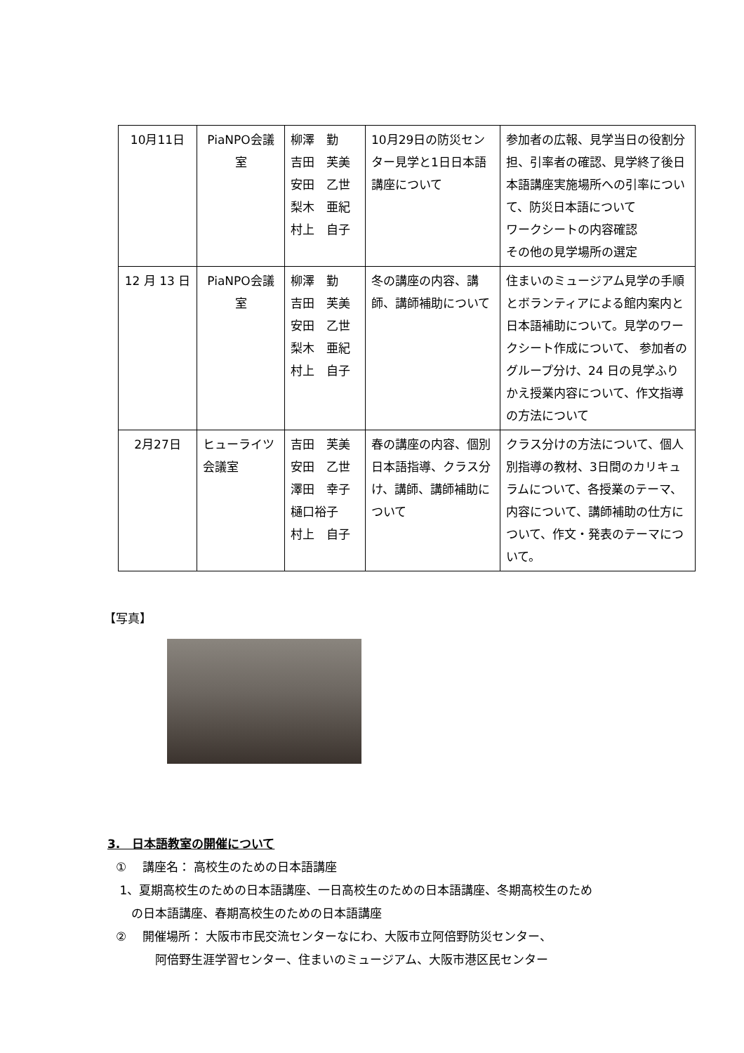| 10月11日 | PiaNPO会議室 | 柳澤 勤 吉田 芙美 安田 乙世 梨木 亜紀 村上 自子 | 10月29日の防災センター見学と1日日本語講座について | 参加者の広報、見学当日の役割分担、引率者の確認、見学終了後日本語講座実施場所への引率について、防災日本語について ワークシートの内容確認 その他の見学場所の選定 |
| 12 月 13 日 | PiaNPO会議室 | 柳澤 勤 吉田 芙美 安田 乙世 梨木 亜紀 村上 自子 | 冬の講座の内容、講師、講師補助について | 住まいのミュージアム見学の手順とボランティアによる館内案内と日本語補助について。見学のワークシート作成について、 参加者のグループ分け、24 日の見学ふりかえ授業内容について、作文指導の方法について |
| 2月27日 | ヒューライツ会議室 | 吉田 芙美 安田 乙世 澤田 幸子 樋口裕子 村上 自子 | 春の講座の内容、個別日本語指導、クラス分け、講師、講師補助について | クラス分けの方法について、個人別指導の教材、3日間のカリキュラムについて、各授業のテーマ、内容について、講師補助の仕方について、作文・発表のテーマについて。 |
【写真】
3.　日本語教室の開催について
　①　 講座名： 高校生のための日本語講座
　 1、夏期高校生のための日本語講座、一日高校生のための日本語講座、冬期高校生のため
　　 の日本語講座、春期高校生のための日本語講座
　②　 開催場所： 大阪市市民交流センターなにわ、大阪市立阿倍野防災センター、
　　　　 阿倍野生涯学習センター、住まいのミュージアム、大阪市港区民センター